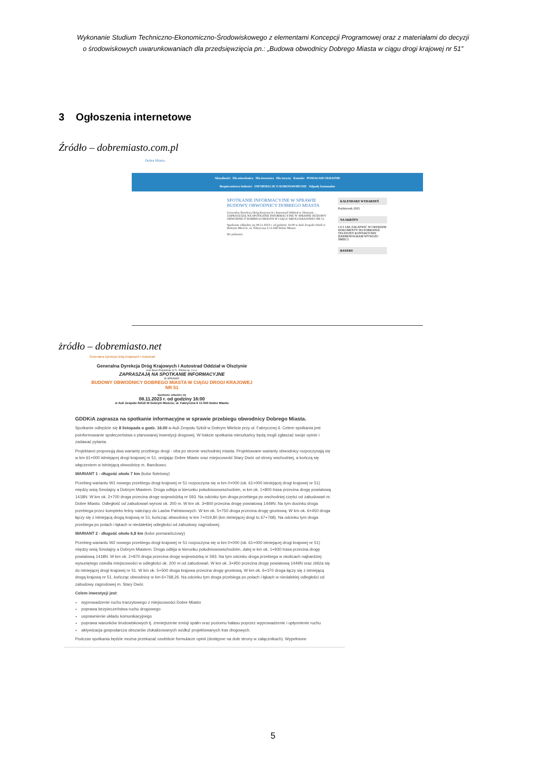Wykonanie Studium Techniczno-Ekonomiczno-Środowiskowego z elementami Koncepcji Programowej oraz z materiałami do decyzji
o środowiskowych uwarunkowaniach dla przedsięwzięcia pn.: „Budowa obwodnicy Dobrego Miasta w ciągu drogi krajowej nr 51”
3 Ogłoszenia internetowe
Źródło – dobremiasto.com.pl
Dobre Miasto
Aktualności Dla mieszkańca Dla inwestora Dla turysty Kontakt POMAGAM UKRAINIE
Bezpieczeństwo ludności INFORMACJE O KORONAWIRUSIE Odpady komunalne
SPOTKANIE INFORMACYJNE W SPRAWIE BUDOWY OBWODNICY DOBREGO MIASTA
Generalna Dyrekcja Dróg Krajowych i Autostrad Oddział w Olsztynie ... ZAPRASZAJĄ NA SPOTKANIE INFORMACYJNE W SPRAWIE BUDOWY OBWODNICY DOBREGO MIASTA W CIĄGU DROGI KRAJOWEJ NR 51.
Spotkanie odbędzie się 08.11.2023 r. od godziny 16:00 w Auli Zespołu Szkół w Dobrym Mieście, ul. Fabryczna 6 11-040 Dobre Miasto.
Do pobrania:
KALENDARZ WYDARZEŃ
Październik 2023
NA SKRÓTY
CO I JAK ZAŁATWIĆ W URZĘDZIE
DOKUMENTY DO POBRANIA
TELEFONY KONTAKTOWE
HARMONOGRAM WYWOZU ŚMIECI
BANERY
żródło – dobremiasto.net
Generalna Dyrekcja Dróg Krajowych i Autostrad
Generalna Dyrekcja Dróg Krajowych i Autostrad Oddział w Olsztynie
oraz Biuro Projektowe S.T.I. Polska sp. z o.o.
ZAPRASZAJĄ NA SPOTKANIE INFORMACYJNE
W SPRAWIE:
BUDOWY OBWODNICY DOBREGO MIASTA W CIĄGU DROGI KRAJOWEJ NR 51
Spotkanie odbędzie się
08.11.2023 r. od godziny 16:00
w Auli Zespołu Szkół W Dobrym Mieście, ul. Fabryczna 6 11-040 Dobre Miasto
GDDKiA zaprasza na spotkanie informacyjne w sprawie przebiegu obwodnicy Dobrego Miasta.
Spotkanie odbędzie się 8 listopada o godz. 16.00 w Auli Zespołu Szkół w Dobrym Mieście przy ul. Fabrycznej 6. Celem spotkania jest poinformowanie społeczeństwa o planowanej inwestycji drogowej. W trakcie spotkania mieszkańcy będą mogli zgłaszać swoje opinie i zadawać pytania.
Projektanci proponują dwa warianty przebiegu drogi - oba po stronie wschodniej miasta. Projektowane warianty obwodnicy rozpoczynają się w km 61+000 istniejącej drogi krajowej nr 51, omijając Dobre Miasto oraz miejscowość Stary Dwór od strony wschodniej, a kończą się włączeniem w istniejącą obwodnicę m. Barcikowo.
WARIANT 1 - długość około 7 km (kolor fioletowy)
Przebieg wariantu W1 nowego przebiegu drogi krajowej nr 51 rozpoczyna się w km 0+000 (ok. 61+000 istniejącej drogi krajowej nr 51) między wsią Smolajny a Dobrym Miastem. Droga odbija w kierunku południowowschodnim, w km ok. 1+800 trasa przecina drogę powiatową 1418N. W km ok. 2+700 droga przecina drogę wojewódzką nr 593. Na odcinku tym droga przebiega po wschodniej części od zabudowań m. Dobre Miasto. Odległość od zabudowań wynosi ok. 200 m. W km ok. 3+800 przecina drogę powiatową 1449N. Na tym docinku droga przebiega przez kompleks leśny należący do Lasów Państwowych. W km ok. 5+750 droga przecina drogę gruntową. W km ok. 6+450 droga łączy się z istniejącą drogą krajową nr 51, kończąc obwodnicę w km 7+019,80 (km istniejącej drogi to 67+768). Na odcinku tym droga przebiega po polach i łąkach w niedalekiej odległości od zabudowy zagrodowej.
WARIANT 2 - długość około 6,8 km (kolor pomarańczowy)
Przebieg wariantu W2 nowego przebiegu drogi krajowej nr 51 rozpoczyna się w km 0+000 (ok. 61+000 istniejącej drogi krajowej nr 51) między wsią Smolajny a Dobrym Miastem. Droga odbija w kierunku południowowschodnim, dalej w km ok. 1+930 trasa przecina drogę powiatową 1418N. W km ok. 2+870 droga przecina drogę wojewódzką nr 593. Na tym odcinku droga przebiega w okolicach najbardziej wysuniętego osiedla miejscowości w odległości ok. 200 m od zabudowań. W km ok. 3+950 przecina drogę powiatową 1449N oraz zbliża się do istniejącej drogi krajowej nr 51. W km ok. 5+500 droga krajowa przecina drogę gruntową. W km ok. 6+370 droga łączy się z istniejącą drogą krajową nr 51, kończąc obwodnicę w km 6+768,26. Na odcinku tym droga przebiega po polach i łąkach w niedalekiej odległości od zabudowy zagrodowej m. Stary Dwór.
Celem inwestycji jest:
wyprowadzenie ruchu tranzytowego z miejscowości Dobre Miasto
poprawa bezpieczeństwa ruchu drogowego
usprawnienie układu komunikacyjnego
poprawa warunków środowiskowych tj. zmniejszenie emisji spalin oraz poziomu hałasu poprzez wyprowadzenie i upłynnienie ruchu
aktywizacja gospodarcza obszarów zlokalizowanych wzdłuż projektowanych tras drogowych.
Podczas spotkania będzie można przekazać osobiście formularze opinii (dostępne na dole strony w załącznikach). Wypełnione
5